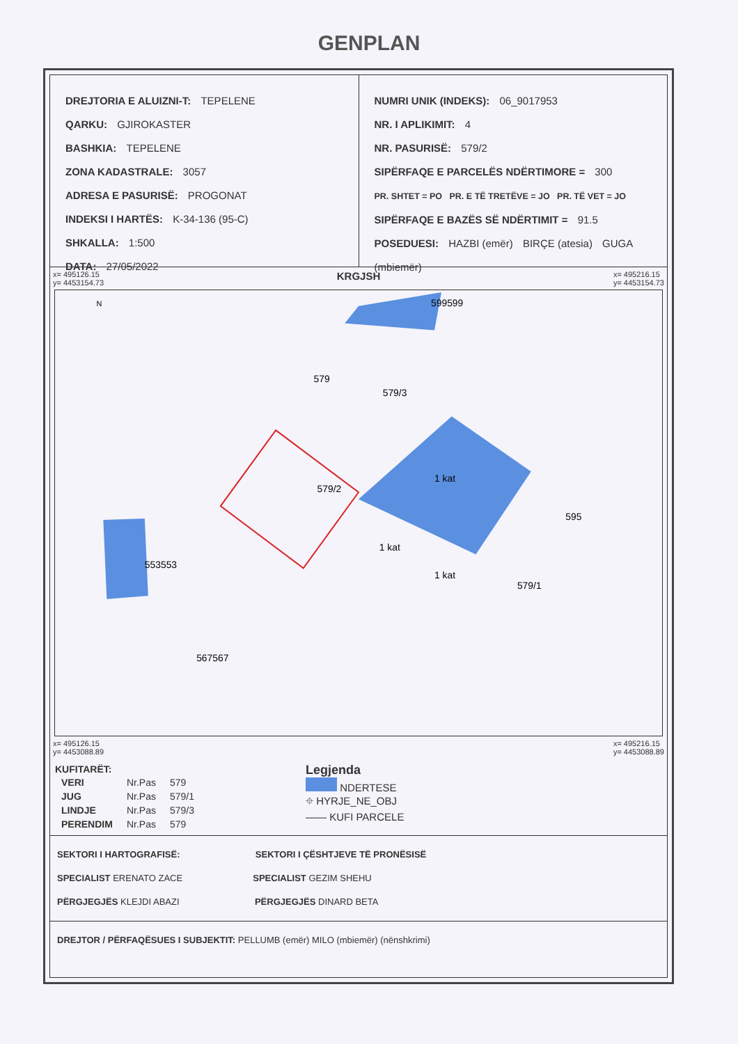GENPLAN
DREJTORIA E ALUIZNI-T: TEPELENE
QARKU: GJIROKASTER
BASHKIA: TEPELENE
ZONA KADASTRALE: 3057
ADRESA E PASURISË: PROGONAT
INDEKSI I HARTËS: K-34-136 (95-C)
SHKALLA: 1:500
DATA: 27/05/2022
NUMRI UNIK (INDEKS): 06_9017953
NR. I APLIKIMIT: 4
NR. PASURISË: 579/2
SIPËRFAQE E PARCELËS NDËRTIMORE = 300
PR. SHTET = PO PR. E TË TRETËVE = JO PR. TË VET = JO
SIPËRFAQE E BAZËS SË NDËRTIMIT = 91.5
POSEDUESI: HAZBI (emër) BIRÇE (atesia) GUGA (mbiemër)
x= 495126.15
y= 4453154.73 KRGJSH x= 495216.15
y= 4453154.73
N
599599
579
579/3
579/2
1 kat
1 kat
1 kat
595
579/1
553553
567567
x= 495126.15
y= 4453088.89 x= 495216.15
y= 4453088.89
| KUFITARËT: | | |
| --- | --- | --- |
| VERI | Nr.Pas | 579 |
| JUG | Nr.Pas | 579/1 |
| LINDJE | Nr.Pas | 579/3 |
| PERENDIM | Nr.Pas | 579 |
Legjenda
NDERTESE
⌖ HYRJE_NE_OBJ
—— KUFI PARCELE
SEKTORI I HARTOGRAFISË: SEKTORI I ÇËSHTJEVE TË PRONËSISË
SPECIALIST ERENATO ZACE SPECIALIST GEZIM SHEHU
PËRGJEGJËS KLEJDI ABAZI PËRGJEGJËS DINARD BETA
DREJTOR / PËRFAQËSUES I SUBJEKTIT: PELLUMB (emër) MILO (mbiemër) (nënshkrimi)